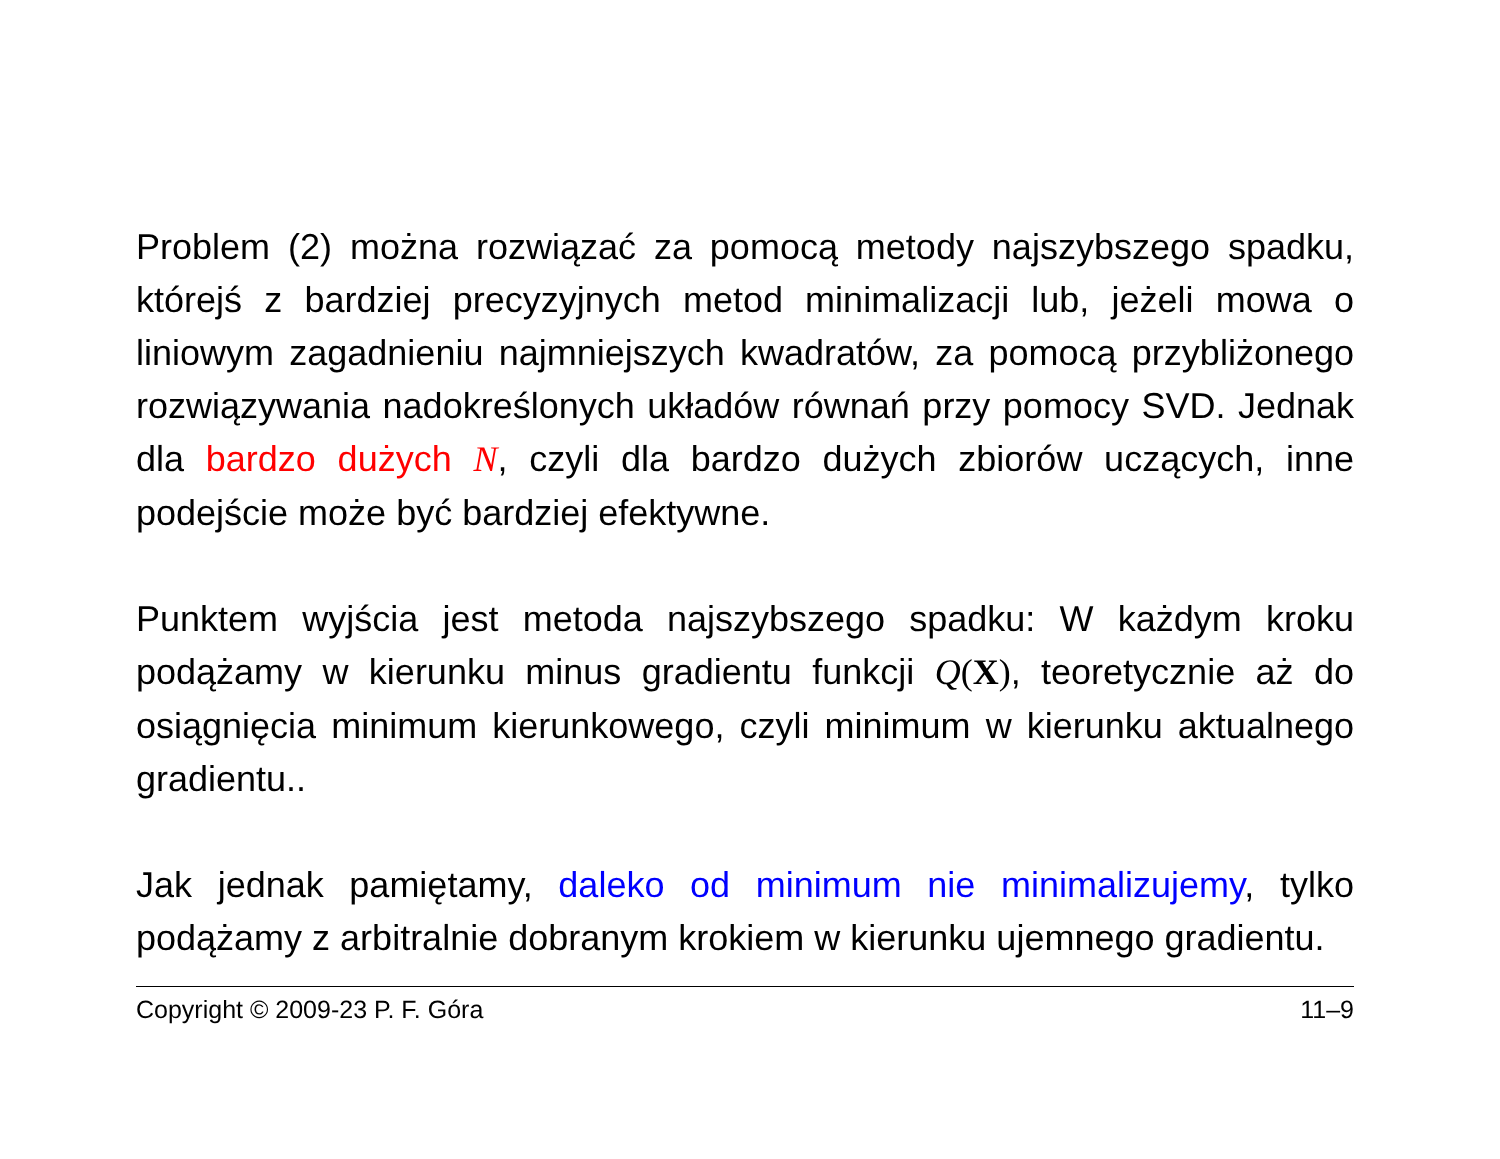Problem (2) można rozwiązać za pomocą metody najszybszego spadku, którejś z bardziej precyzyjnych metod minimalizacji lub, jeżeli mowa o liniowym zagadnieniu najmniejszych kwadratów, za pomocą przybliżonego rozwiązywania nadokreślonych układów równań przy pomocy SVD. Jednak dla bardzo dużych N, czyli dla bardzo dużych zbiorów uczących, inne podejście może być bardziej efektywne.
Punktem wyjścia jest metoda najszybszego spadku: W każdym kroku podążamy w kierunku minus gradientu funkcji Q(X), teoretycznie aż do osiągnięcia minimum kierunkowego, czyli minimum w kierunku aktualnego gradientu..
Jak jednak pamiętamy, daleko od minimum nie minimalizujemy, tylko podążamy z arbitralnie dobranym krokiem w kierunku ujemnego gradientu.
Copyright © 2009-23 P. F. Góra 11–9